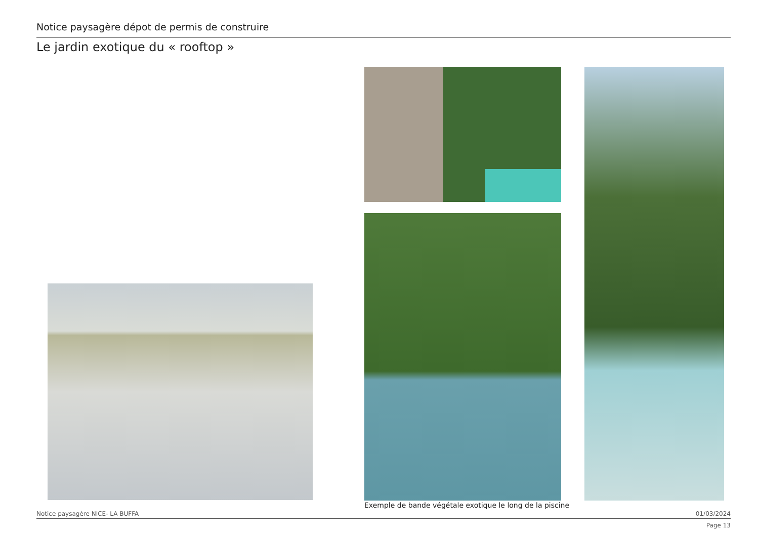Notice paysagère dépot de permis de construire
Le jardin exotique du « rooftop »
Exemple de bande végétale exotique le long de la piscine
Notice paysagère NICE- LA BUFFA 01/03/2024
Page 13